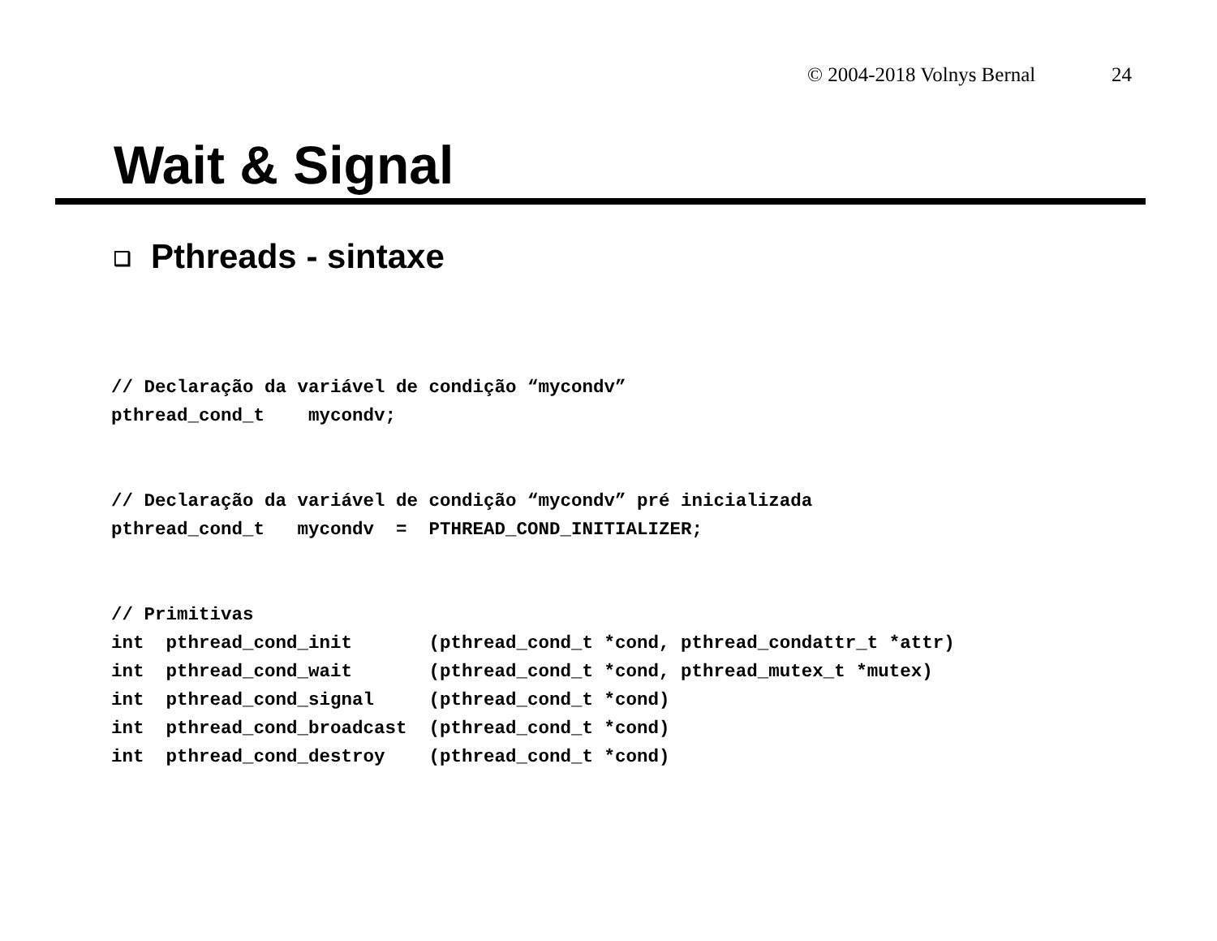© 2004-2018 Volnys Bernal 24
Wait & Signal
❑ Pthreads - sintaxe
// Declaração da variável de condição “mycondv”
pthread_cond_t    mycondv;
// Declaração da variável de condição “mycondv” pré inicializada
pthread_cond_t   mycondv  =  PTHREAD_COND_INITIALIZER;
// Primitivas
int  pthread_cond_init       (pthread_cond_t *cond, pthread_condattr_t *attr)
int  pthread_cond_wait       (pthread_cond_t *cond, pthread_mutex_t *mutex)
int  pthread_cond_signal     (pthread_cond_t *cond)
int  pthread_cond_broadcast  (pthread_cond_t *cond)
int  pthread_cond_destroy    (pthread_cond_t *cond)